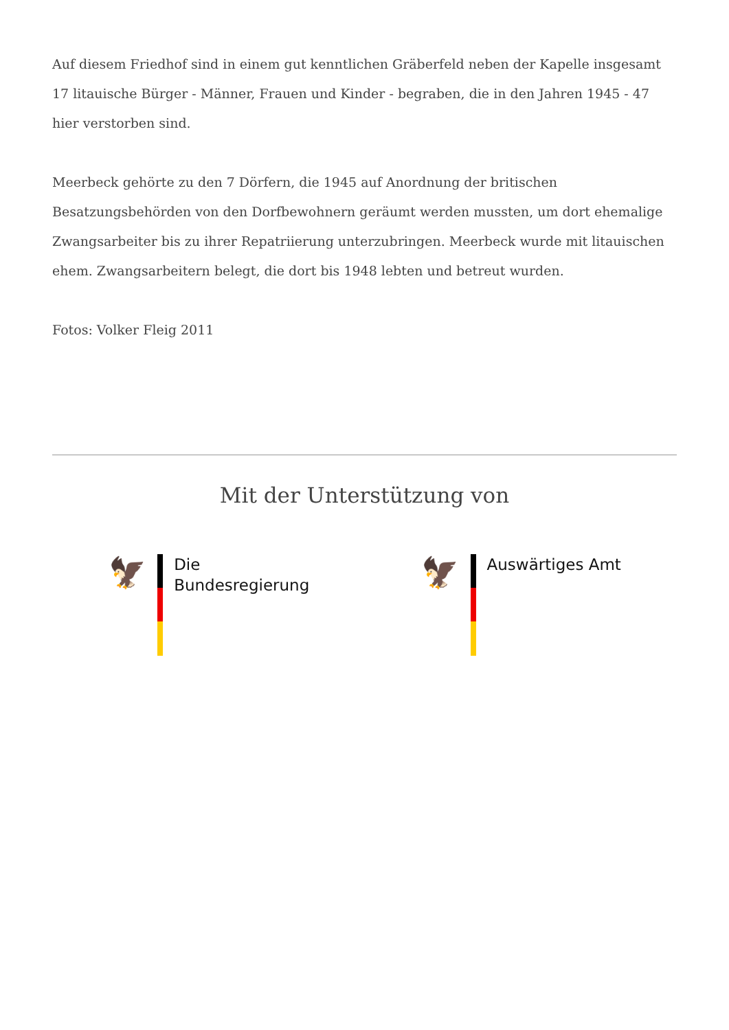Auf diesem Friedhof sind in einem gut kenntlichen Gräberfeld neben der Kapelle insgesamt 17 litauische Bürger - Männer, Frauen und Kinder - begraben, die in den Jahren 1945 - 47 hier verstorben sind.
Meerbeck gehörte zu den 7 Dörfern, die 1945 auf Anordnung der britischen Besatzungsbehörden von den Dorfbewohnern geräumt werden mussten, um dort ehemalige Zwangsarbeiter bis zu ihrer Repatriierung unterzubringen. Meerbeck wurde mit litauischen ehem. Zwangsarbeitern belegt, die dort bis 1948 lebten und betreut wurden.
Fotos: Volker Fleig 2011
Mit der Unterstützung von
🦅
Die
Bundesregierung
🦅
Auswärtiges Amt